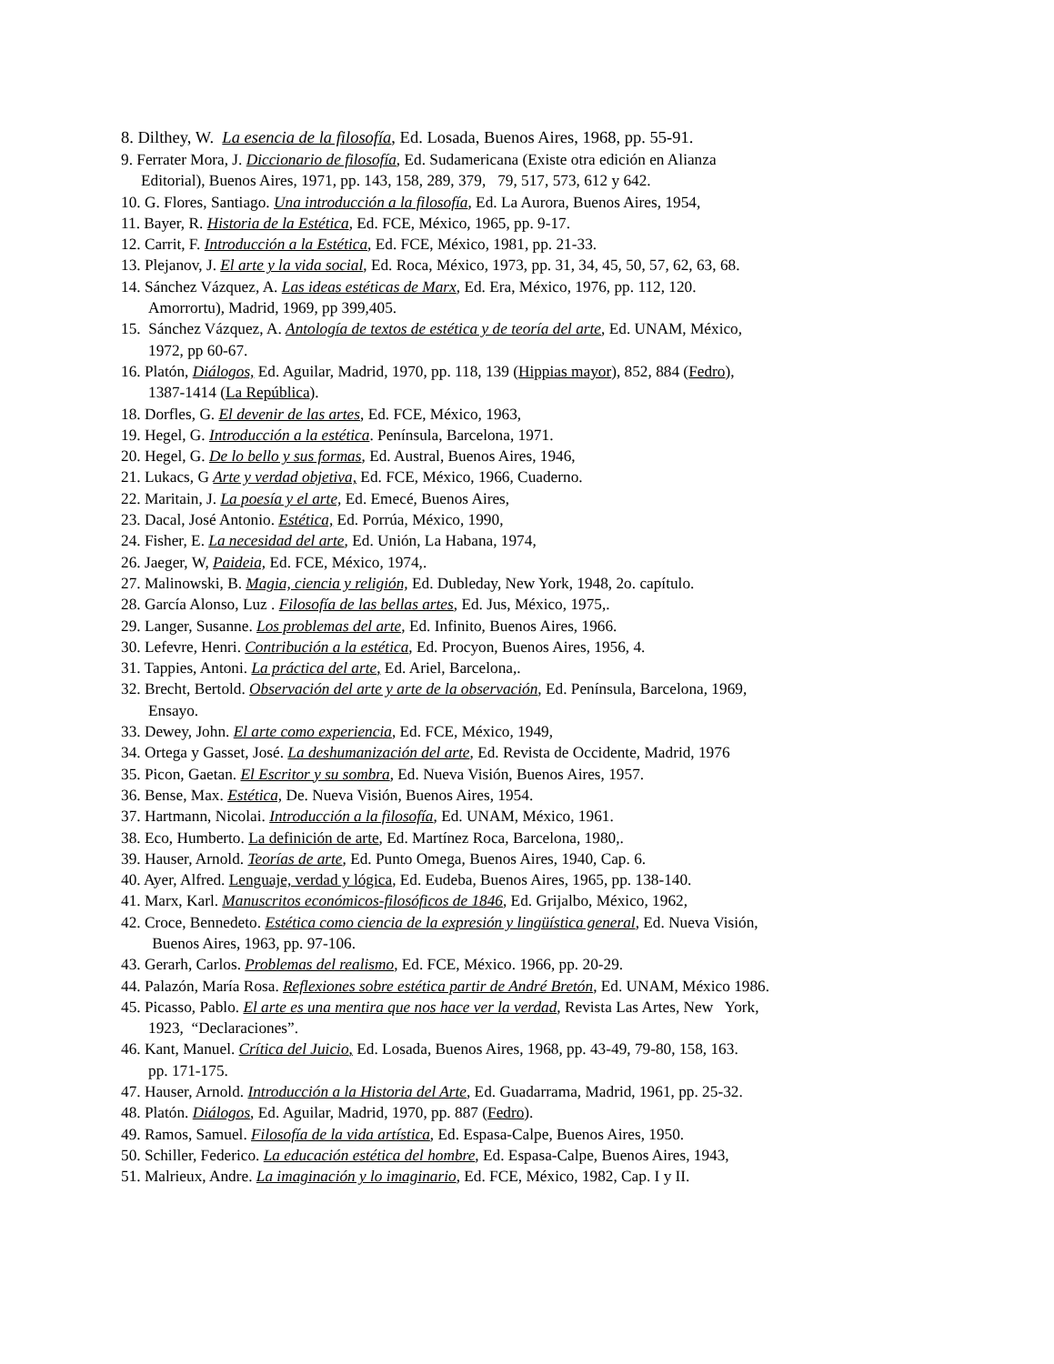8. Dilthey, W. La esencia de la filosofía, Ed. Losada, Buenos Aires, 1968, pp. 55-91.
9. Ferrater Mora, J. Diccionario de filosofía, Ed. Sudamericana (Existe otra edición en Alianza
Editorial), Buenos Aires, 1971, pp. 143, 158, 289, 379, 79, 517, 573, 612 y 642.
10. G. Flores, Santiago. Una introducción a la filosofía, Ed. La Aurora, Buenos Aires, 1954,
11. Bayer, R. Historia de la Estética, Ed. FCE, México, 1965, pp. 9-17.
12. Carrit, F. Introducción a la Estética, Ed. FCE, México, 1981, pp. 21-33.
13. Plejanov, J. El arte y la vida social, Ed. Roca, México, 1973, pp. 31, 34, 45, 50, 57, 62, 63, 68.
14. Sánchez Vázquez, A. Las ideas estéticas de Marx, Ed. Era, México, 1976, pp. 112, 120.
Amorrortu), Madrid, 1969, pp 399,405.
15. Sánchez Vázquez, A. Antología de textos de estética y de teoría del arte, Ed. UNAM, México,
1972, pp 60-67.
16. Platón, Diálogos, Ed. Aguilar, Madrid, 1970, pp. 118, 139 (Hippias mayor), 852, 884 (Fedro),
1387-1414 (La República).
18. Dorfles, G. El devenir de las artes, Ed. FCE, México, 1963,
19. Hegel, G. Introducción a la estética. Península, Barcelona, 1971.
20. Hegel, G. De lo bello y sus formas, Ed. Austral, Buenos Aires, 1946,
21. Lukacs, G Arte y verdad objetiva, Ed. FCE, México, 1966, Cuaderno.
22. Maritain, J. La poesía y el arte, Ed. Emecé, Buenos Aires,
23. Dacal, José Antonio. Estética, Ed. Porrúa, México, 1990,
24. Fisher, E. La necesidad del arte, Ed. Unión, La Habana, 1974,
26. Jaeger, W, Paideia, Ed. FCE, México, 1974,.
27. Malinowski, B. Magia, ciencia y religión, Ed. Dubleday, New York, 1948, 2o. capítulo.
28. García Alonso, Luz . Filosofía de las bellas artes, Ed. Jus, México, 1975,.
29. Langer, Susanne. Los problemas del arte, Ed. Infinito, Buenos Aires, 1966.
30. Lefevre, Henri. Contribución a la estética, Ed. Procyon, Buenos Aires, 1956, 4.
31. Tappies, Antoni. La práctica del arte, Ed. Ariel, Barcelona,.
32. Brecht, Bertold. Observación del arte y arte de la observación, Ed. Península, Barcelona, 1969,
Ensayo.
33. Dewey, John. El arte como experiencia, Ed. FCE, México, 1949,
34. Ortega y Gasset, José. La deshumanización del arte, Ed. Revista de Occidente, Madrid, 1976
35. Picon, Gaetan. El Escritor y su sombra, Ed. Nueva Visión, Buenos Aires, 1957.
36. Bense, Max. Estética, De. Nueva Visión, Buenos Aires, 1954.
37. Hartmann, Nicolai. Introducción a la filosofía, Ed. UNAM, México, 1961.
38. Eco, Humberto. La definición de arte, Ed. Martínez Roca, Barcelona, 1980,.
39. Hauser, Arnold. Teorías de arte, Ed. Punto Omega, Buenos Aires, 1940, Cap. 6.
40. Ayer, Alfred. Lenguaje, verdad y lógica, Ed. Eudeba, Buenos Aires, 1965, pp. 138-140.
41. Marx, Karl. Manuscritos económicos-filosóficos de 1846, Ed. Grijalbo, México, 1962,
42. Croce, Bennedeto. Estética como ciencia de la expresión y lingüística general, Ed. Nueva Visión,
Buenos Aires, 1963, pp. 97-106.
43. Gerarh, Carlos. Problemas del realismo, Ed. FCE, México. 1966, pp. 20-29.
44. Palazón, María Rosa. Reflexiones sobre estética partir de André Bretón, Ed. UNAM, México 1986.
45. Picasso, Pablo. El arte es una mentira que nos hace ver la verdad, Revista Las Artes, New York,
1923, “Declaraciones”.
46. Kant, Manuel. Crítica del Juicio, Ed. Losada, Buenos Aires, 1968, pp. 43-49, 79-80, 158, 163.
pp. 171-175.
47. Hauser, Arnold. Introducción a la Historia del Arte, Ed. Guadarrama, Madrid, 1961, pp. 25-32.
48. Platón. Diálogos, Ed. Aguilar, Madrid, 1970, pp. 887 (Fedro).
49. Ramos, Samuel. Filosofía de la vida artística, Ed. Espasa-Calpe, Buenos Aires, 1950.
50. Schiller, Federico. La educación estética del hombre, Ed. Espasa-Calpe, Buenos Aires, 1943,
51. Malrieux, Andre. La imaginación y lo imaginario, Ed. FCE, México, 1982, Cap. I y II.